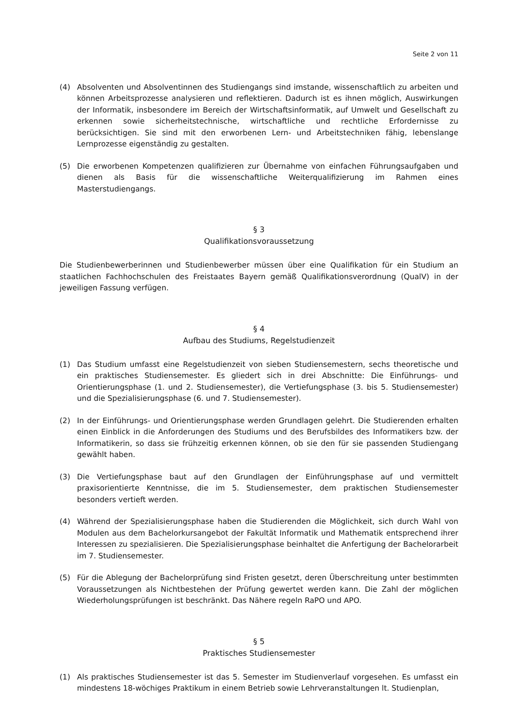Seite 2 von 11
(4) Absolventen und Absolventinnen des Studiengangs sind imstande, wissenschaftlich zu arbeiten und können Arbeitsprozesse analysieren und reflektieren. Dadurch ist es ihnen möglich, Auswirkungen der Informatik, insbesondere im Bereich der Wirtschaftsinformatik, auf Umwelt und Gesellschaft zu erkennen sowie sicherheitstechnische, wirtschaftliche und rechtliche Erfordernisse zu berücksichtigen. Sie sind mit den erworbenen Lern- und Arbeitstechniken fähig, lebenslange Lernprozesse eigenständig zu gestalten.
(5) Die erworbenen Kompetenzen qualifizieren zur Übernahme von einfachen Führungsaufgaben und dienen als Basis für die wissenschaftliche Weiterqualifizierung im Rahmen eines Masterstudiengangs.
§ 3
Qualifikationsvoraussetzung
Die Studienbewerberinnen und Studienbewerber müssen über eine Qualifikation für ein Studium an staatlichen Fachhochschulen des Freistaates Bayern gemäß Qualifikationsverordnung (QualV) in der jeweiligen Fassung verfügen.
§ 4
Aufbau des Studiums, Regelstudienzeit
(1) Das Studium umfasst eine Regelstudienzeit von sieben Studiensemestern, sechs theoretische und ein praktisches Studiensemester. Es gliedert sich in drei Abschnitte: Die Einführungs- und Orientierungsphase (1. und 2. Studiensemester), die Vertiefungsphase (3. bis 5. Studiensemester) und die Spezialisierungsphase (6. und 7. Studiensemester).
(2) In der Einführungs- und Orientierungsphase werden Grundlagen gelehrt. Die Studierenden erhalten einen Einblick in die Anforderungen des Studiums und des Berufsbildes des Informatikers bzw. der Informatikerin, so dass sie frühzeitig erkennen können, ob sie den für sie passenden Studiengang gewählt haben.
(3) Die Vertiefungsphase baut auf den Grundlagen der Einführungsphase auf und vermittelt praxisorientierte Kenntnisse, die im 5. Studiensemester, dem praktischen Studiensemester besonders vertieft werden.
(4) Während der Spezialisierungsphase haben die Studierenden die Möglichkeit, sich durch Wahl von Modulen aus dem Bachelorkursangebot der Fakultät Informatik und Mathematik entsprechend ihrer Interessen zu spezialisieren. Die Spezialisierungsphase beinhaltet die Anfertigung der Bachelorarbeit im 7. Studiensemester.
(5) Für die Ablegung der Bachelorprüfung sind Fristen gesetzt, deren Überschreitung unter bestimmten Voraussetzungen als Nichtbestehen der Prüfung gewertet werden kann. Die Zahl der möglichen Wiederholungsprüfungen ist beschränkt. Das Nähere regeln RaPO und APO.
§ 5
Praktisches Studiensemester
(1) Als praktisches Studiensemester ist das 5. Semester im Studienverlauf vorgesehen. Es umfasst ein mindestens 18-wöchiges Praktikum in einem Betrieb sowie Lehrveranstaltungen lt. Studienplan,